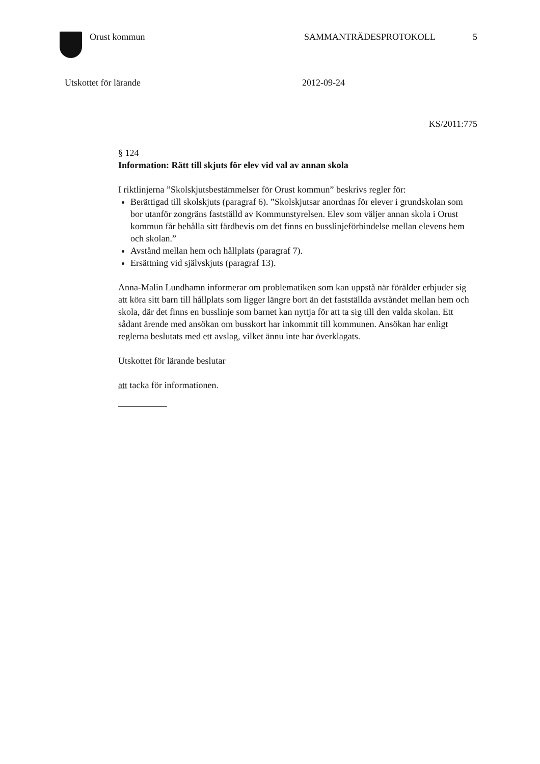Orust kommun SAMMANTRÄDESPROTOKOLL 5
Utskottet för lärande 2012-09-24
KS/2011:775
§ 124
Information: Rätt till skjuts för elev vid val av annan skola
I riktlinjerna ”Skolskjutsbestämmelser för Orust kommun” beskrivs regler för:
Berättigad till skolskjuts (paragraf 6). ”Skolskjutsar anordnas för elever i grundskolan som bor utanför zongräns fastställd av Kommunstyrelsen. Elev som väljer annan skola i Orust kommun får behålla sitt färdbevis om det finns en busslinjeförbindelse mellan elevens hem och skolan.”
Avstånd mellan hem och hållplats (paragraf 7).
Ersättning vid självskjuts (paragraf 13).
Anna-Malin Lundhamn informerar om problematiken som kan uppstå när förälder erbjuder sig att köra sitt barn till hållplats som ligger längre bort än det fastställda avståndet mellan hem och skola, där det finns en busslinje som barnet kan nyttja för att ta sig till den valda skolan. Ett sådant ärende med ansökan om busskort har inkommit till kommunen. Ansökan har enligt reglerna beslutats med ett avslag, vilket ännu inte har överklagats.
Utskottet för lärande beslutar
att tacka för informationen.